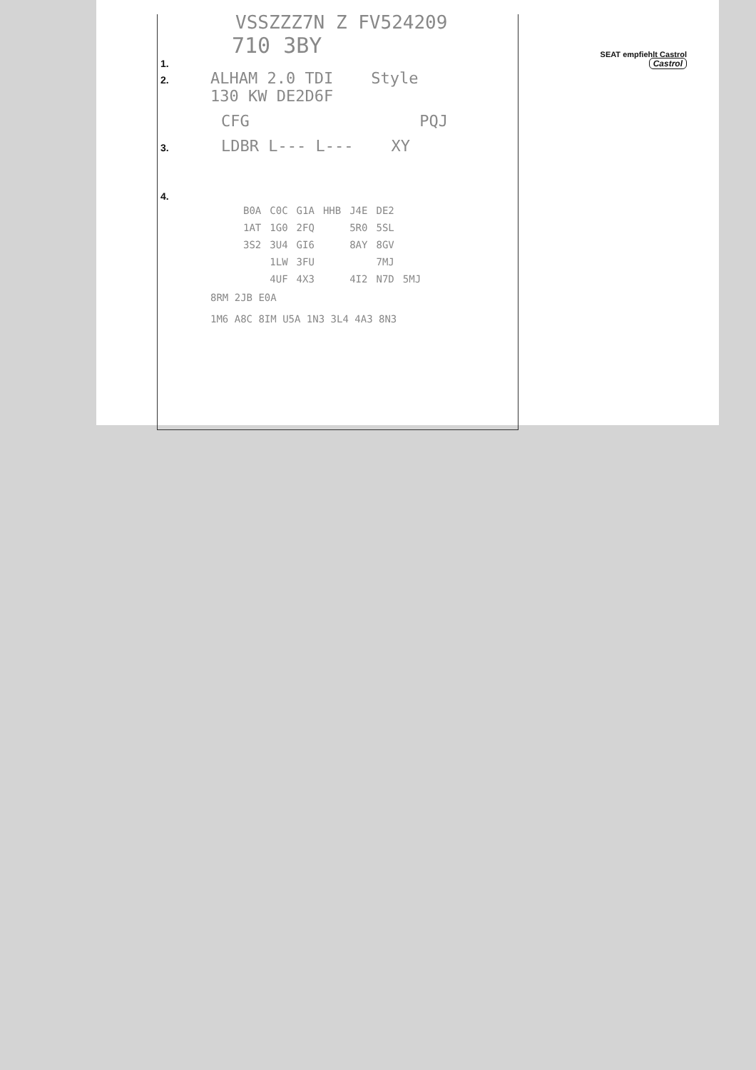SEAT empfiehlt Castrol
Castrol
VSSZZZ7N Z FV524209
710 3BY
1.
2. ALHAM 2.0 TDI Style
130 KW DE2D6F
CFG PQJ
3. LDBR L--- L--- XY
4.
| B0A | C0C | G1A | HHB | J4E | DE2 | |
| 1AT | 1G0 | 2FQ | | 5R0 | 5SL | |
| 3S2 | 3U4 | GI6 | | 8AY | 8GV | |
| | 1LW | 3FU | | | 7MJ | |
| | 4UF | 4X3 | | 4I2 | N7D | 5MJ |
8RM 2JB E0A
1M6 A8C 8IM U5A 1N3 3L4 4A3 8N3